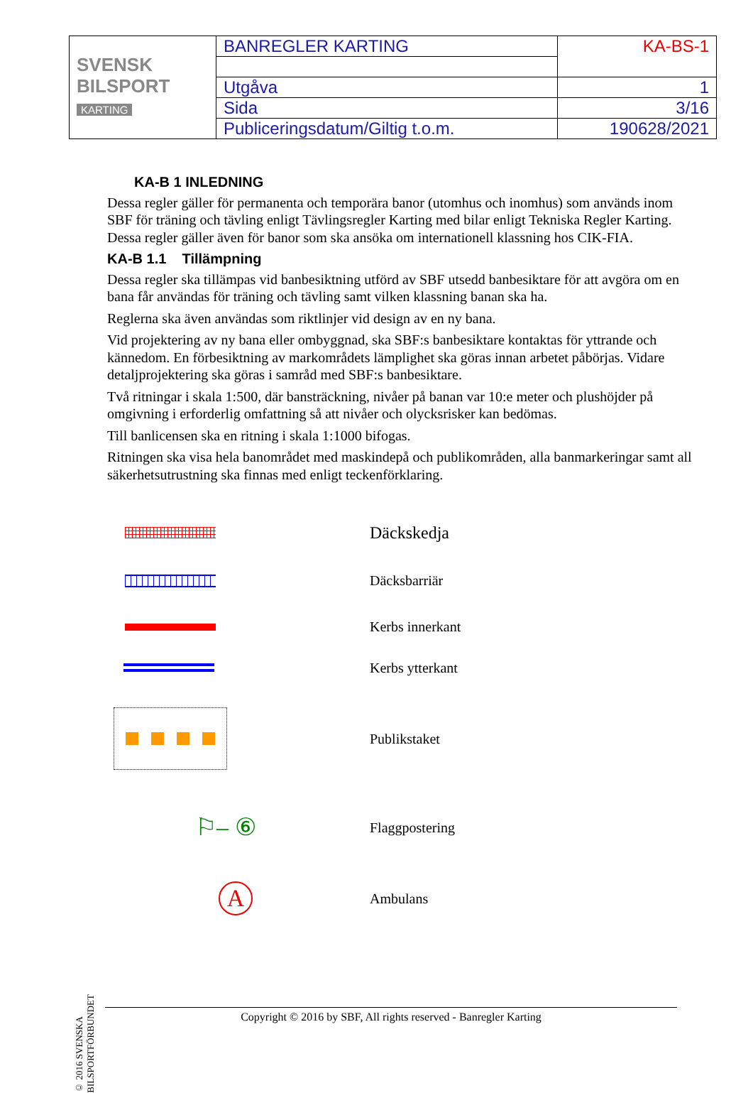| SVENSK BILSPORT KARTING | BANREGLER KARTING | KA-BS-1 |
| | Utgåva | 1 |
| | Sida | 3/16 |
| | Publiceringsdatum/Giltig t.o.m. | 190628/2021 |
KA-B 1 INLEDNING
Dessa regler gäller för permanenta och temporära banor (utomhus och inomhus) som används inom SBF för träning och tävling enligt Tävlingsregler Karting med bilar enligt Tekniska Regler Karting. Dessa regler gäller även för banor som ska ansöka om internationell klassning hos CIK-FIA.
KA-B 1.1 Tillämpning
Dessa regler ska tillämpas vid banbesiktning utförd av SBF utsedd banbesiktare för att avgöra om en bana får användas för träning och tävling samt vilken klassning banan ska ha.
Reglerna ska även användas som riktlinjer vid design av en ny bana.
Vid projektering av ny bana eller ombyggnad, ska SBF:s banbesiktare kontaktas för yttrande och kännedom. En förbesiktning av markområdets lämplighet ska göras innan arbetet påbörjas. Vidare detaljprojektering ska göras i samråd med SBF:s banbesiktare.
Två ritningar i skala 1:500, där bansträckning, nivåer på banan var 10:e meter och plushöjder på omgivning i erforderlig omfattning så att nivåer och olycksrisker kan bedömas.
Till banlicensen ska en ritning i skala 1:1000 bifogas.
Ritningen ska visa hela banområdet med maskindepå och publikområden, alla banmarkeringar samt all säkerhetsutrustning ska finnas med enligt teckenförklaring.
Däckskedja
Däcksbarriär
Kerbs innerkant
Kerbs ytterkant
Publikstaket
⚐– ⑥
Flaggpostering
A
Ambulans
© 2016 SVENSKA BILSPORTFÖRBUNDET
Copyright © 2016 by SBF, All rights reserved - Banregler Karting